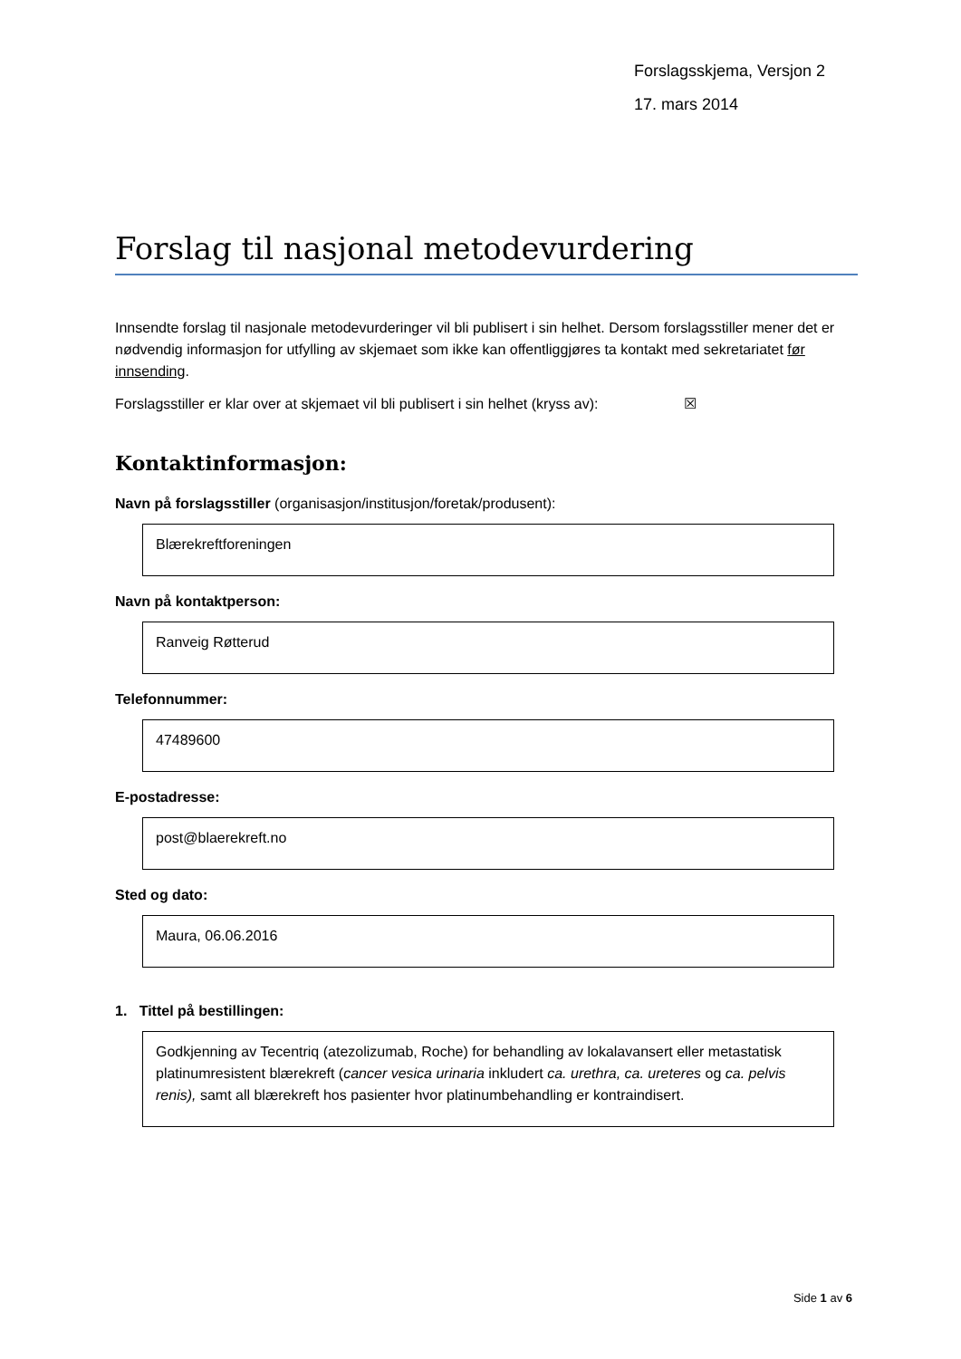Forslagsskjema, Versjon 2
17. mars 2014
Forslag til nasjonal metodevurdering
Innsendte forslag til nasjonale metodevurderinger vil bli publisert i sin helhet. Dersom forslagsstiller mener det er nødvendig informasjon for utfylling av skjemaet som ikke kan offentliggjøres ta kontakt med sekretariatet før innsending.
Forslagsstiller er klar over at skjemaet vil bli publisert i sin helhet (kryss av): ☒
Kontaktinformasjon:
Navn på forslagsstiller (organisasjon/institusjon/foretak/produsent):
Blærekreftforeningen
Navn på kontaktperson:
Ranveig Røtterud
Telefonnummer:
47489600
E-postadresse:
post@blaerekreft.no
Sted og dato:
Maura, 06.06.2016
1. Tittel på bestillingen:
Godkjenning av Tecentriq (atezolizumab, Roche) for behandling av lokalavansert eller metastatisk platinumresistent blærekreft (cancer vesica urinaria inkludert ca. urethra, ca. ureteres og ca. pelvis renis), samt all blærekreft hos pasienter hvor platinumbehandling er kontraindisert.
Side 1 av 6